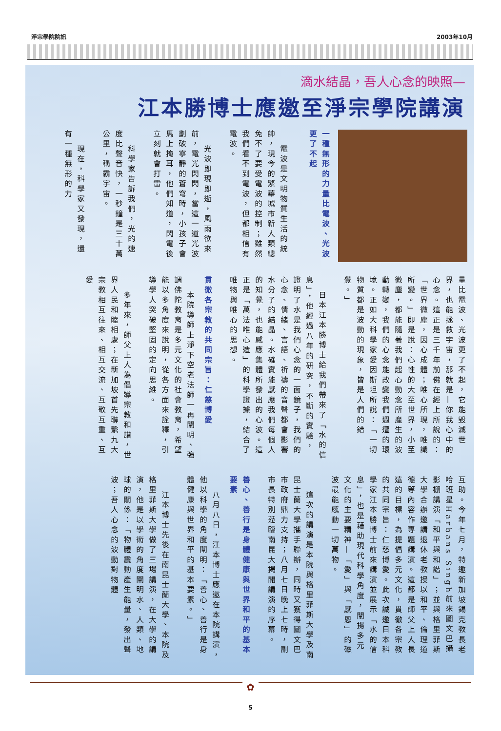淨宗學院院訊 2003年10月
滴水結晶，吾人心念的映照—
江本勝博士應邀至淨宗學院講演
一種無形的力量比電波、光波更了不起
電波是文明物質生活的統帥，現今的繁華城市新人類總免不了要受電波的控制；雖然我們看不到電波，但都相信有電波。
光波即現即逝，風雨欲來前，電光閃閃，當這一道光波劃破寧靜的蒼穹時，小孩子會馬上掩耳，他們知道，閃電後立刻就會打雷。
科學家告訴我們，光的速度比聲音快，一秒鐘是三十萬公里，稱霸宇宙。
現在，科學家又發現，還有一種無形的力
量比電波、光波更了不起，它能毀滅世界，也能拯救宇宙，那就是—你我心中的心念。這正是三千年前佛在經上所說的：「世界微塵，因心成體；唯心所現，唯識所變。」即是說：心性的大至世界，小至微塵，都能隨著我們起心動念所產生的波動轉變，我們的心念能改變我們週遭的環境。正如大科學家愛因斯坦所說：「一切物質都是波動的現象，皆是人們的錯覺。」
日本江本勝博士給我們帶來了「水的信息」，他經過八年的研究，不斷的實驗，證明了水是我們心念的一面鏡子，我們的心念、情緒、言語、祈禱的音聲都會影響水分子的結晶。水確實能感應我們每個人的知覺，也能感應集體所發出的心波。這正是「萬法唯心造」的科學證據，結合了唯物與唯心的思想。
貫徹各宗教的共同宗旨：仁慈博愛
本院導師上淨下空老法師一再闡明、強調佛陀教育是多元文化的社會教育，希望能以多角度來說明，從各方面來詮釋，引導學人突破堅固的定向思維。
多年來，師父上人為倡導宗教和諧，世界人民和睦相處；在新加坡首先聯繫九大宗教相互往來、相互交流、互敬互重、互愛
互助。今年七月，特邀新加坡錫克教長老哈班星Harbans Singh前來圖文巴攝影棚講演「和平與和諧」；並與格里菲斯大學合辦邀請退休老教授以和平、倫理道德等內容作專題講演。這都是師父上人長遠的目標，為提倡多元文化，貫徹各宗教的共同宗旨：仁慈博愛。此次誠邀日本科學家江本勝博士前來講演並展示「水的信息」，也是藉助現代科學角度，闡揚多元文化的主要精神—「愛」與「感恩」的磁波最能感動一切萬物。
這次的講演是本院與格里菲斯大學及南昆士蘭大學攜手聯辦，同時又獲得圖文巴市政府鼎力支持；八月七日晚上七時，副市長特別蒞臨南昆大揭開講演的序幕。
善心、善行是身體健康與世界和平的基本要素
八月八日，江本博士應邀在本院講演，他以科學的角度闡明：「善心、善行是身體健康與世界和平的基本要素。」
江本博士先後在南昆士蘭大學、本院及格里菲斯大學做了三場講演，在大學的講演，他是以學術的角度闡明水、人類、地球的關係：「物體震動產生能量，發出聲波；吾人心念的波動對物體
✿
5